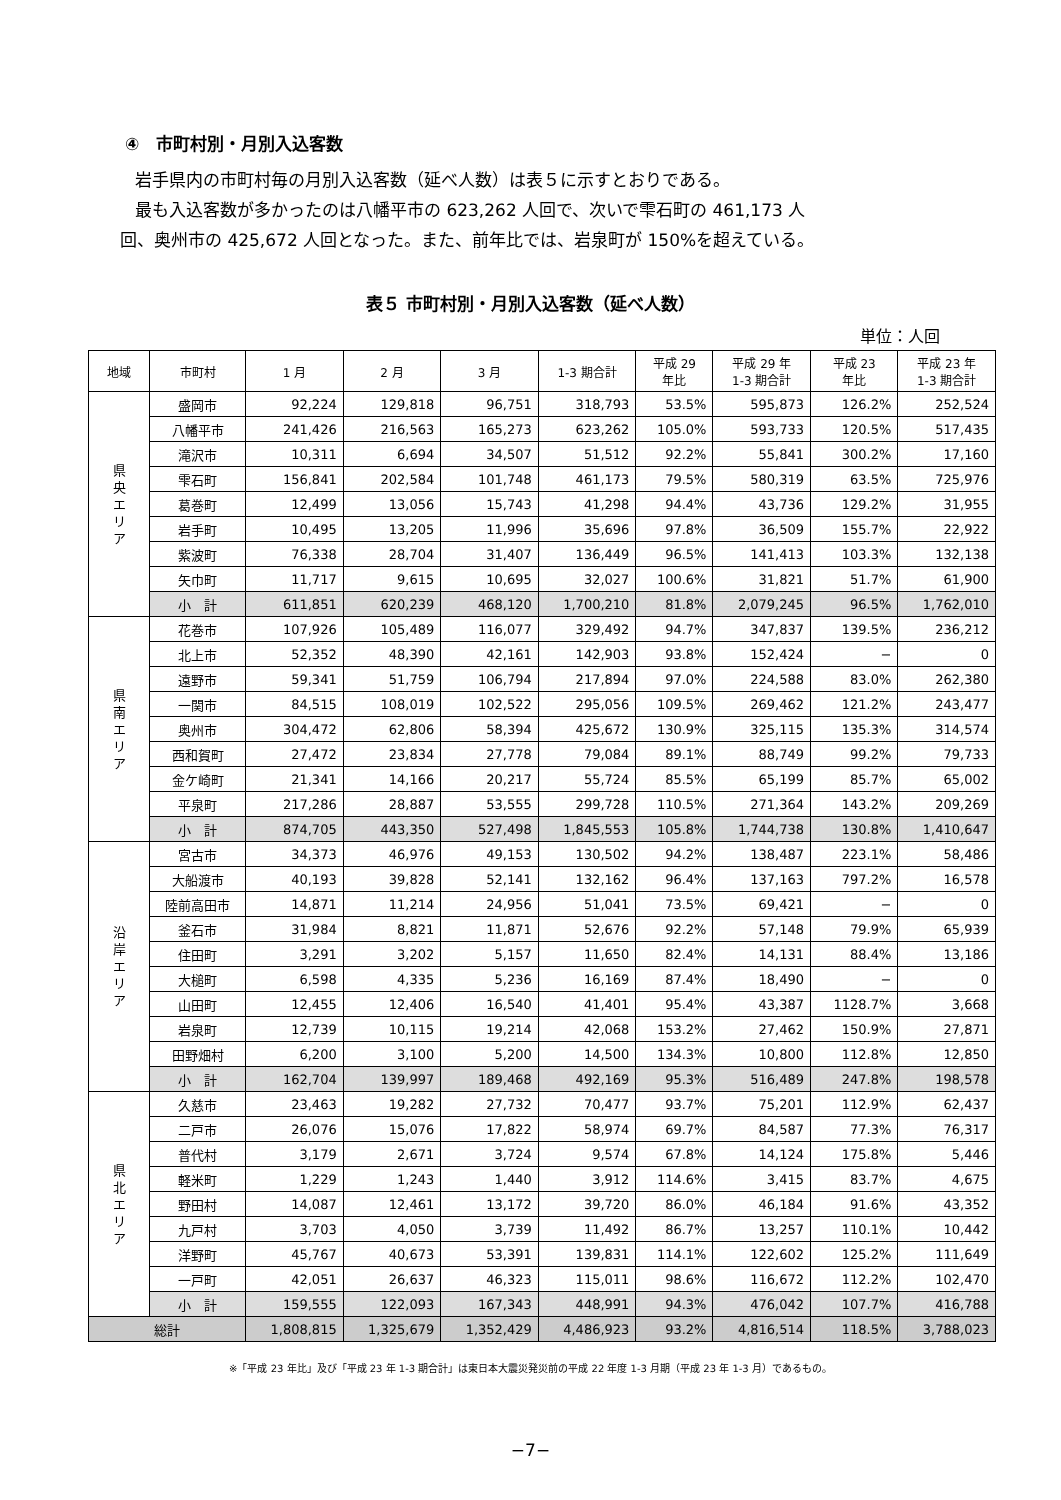④　市町村別・月別入込客数
岩手県内の市町村毎の月別入込客数（延べ人数）は表５に示すとおりである。
最も入込客数が多かったのは八幡平市の 623,262 人回で、次いで雫石町の 461,173 人
回、奥州市の 425,672 人回となった。また、前年比では、岩泉町が 150%を超えている。
表５ 市町村別・月別入込客数（延べ人数）
単位：人回
| 地域 | 市町村 | 1 月 | 2 月 | 3 月 | 1-3 期合計 | 平成 29 年比 | 平成 29 年 1-3 期合計 | 平成 23 年比 | 平成 23 年 1-3 期合計 |
| --- | --- | --- | --- | --- | --- | --- | --- | --- | --- |
| 県 央 エ リ ア | 盛岡市 | 92,224 | 129,818 | 96,751 | 318,793 | 53.5% | 595,873 | 126.2% | 252,524 |
| | 八幡平市 | 241,426 | 216,563 | 165,273 | 623,262 | 105.0% | 593,733 | 120.5% | 517,435 |
| | 滝沢市 | 10,311 | 6,694 | 34,507 | 51,512 | 92.2% | 55,841 | 300.2% | 17,160 |
| | 雫石町 | 156,841 | 202,584 | 101,748 | 461,173 | 79.5% | 580,319 | 63.5% | 725,976 |
| | 葛巻町 | 12,499 | 13,056 | 15,743 | 41,298 | 94.4% | 43,736 | 129.2% | 31,955 |
| | 岩手町 | 10,495 | 13,205 | 11,996 | 35,696 | 97.8% | 36,509 | 155.7% | 22,922 |
| | 紫波町 | 76,338 | 28,704 | 31,407 | 136,449 | 96.5% | 141,413 | 103.3% | 132,138 |
| | 矢巾町 | 11,717 | 9,615 | 10,695 | 32,027 | 100.6% | 31,821 | 51.7% | 61,900 |
| | 小 計 | 611,851 | 620,239 | 468,120 | 1,700,210 | 81.8% | 2,079,245 | 96.5% | 1,762,010 |
| 県 南 エ リ ア | 花巻市 | 107,926 | 105,489 | 116,077 | 329,492 | 94.7% | 347,837 | 139.5% | 236,212 |
| | 北上市 | 52,352 | 48,390 | 42,161 | 142,903 | 93.8% | 152,424 | − | 0 |
| | 遠野市 | 59,341 | 51,759 | 106,794 | 217,894 | 97.0% | 224,588 | 83.0% | 262,380 |
| | 一関市 | 84,515 | 108,019 | 102,522 | 295,056 | 109.5% | 269,462 | 121.2% | 243,477 |
| | 奥州市 | 304,472 | 62,806 | 58,394 | 425,672 | 130.9% | 325,115 | 135.3% | 314,574 |
| | 西和賀町 | 27,472 | 23,834 | 27,778 | 79,084 | 89.1% | 88,749 | 99.2% | 79,733 |
| | 金ケ崎町 | 21,341 | 14,166 | 20,217 | 55,724 | 85.5% | 65,199 | 85.7% | 65,002 |
| | 平泉町 | 217,286 | 28,887 | 53,555 | 299,728 | 110.5% | 271,364 | 143.2% | 209,269 |
| | 小 計 | 874,705 | 443,350 | 527,498 | 1,845,553 | 105.8% | 1,744,738 | 130.8% | 1,410,647 |
| 沿 岸 エ リ ア | 宮古市 | 34,373 | 46,976 | 49,153 | 130,502 | 94.2% | 138,487 | 223.1% | 58,486 |
| | 大船渡市 | 40,193 | 39,828 | 52,141 | 132,162 | 96.4% | 137,163 | 797.2% | 16,578 |
| | 陸前高田市 | 14,871 | 11,214 | 24,956 | 51,041 | 73.5% | 69,421 | − | 0 |
| | 釜石市 | 31,984 | 8,821 | 11,871 | 52,676 | 92.2% | 57,148 | 79.9% | 65,939 |
| | 住田町 | 3,291 | 3,202 | 5,157 | 11,650 | 82.4% | 14,131 | 88.4% | 13,186 |
| | 大槌町 | 6,598 | 4,335 | 5,236 | 16,169 | 87.4% | 18,490 | − | 0 |
| | 山田町 | 12,455 | 12,406 | 16,540 | 41,401 | 95.4% | 43,387 | 1128.7% | 3,668 |
| | 岩泉町 | 12,739 | 10,115 | 19,214 | 42,068 | 153.2% | 27,462 | 150.9% | 27,871 |
| | 田野畑村 | 6,200 | 3,100 | 5,200 | 14,500 | 134.3% | 10,800 | 112.8% | 12,850 |
| | 小 計 | 162,704 | 139,997 | 189,468 | 492,169 | 95.3% | 516,489 | 247.8% | 198,578 |
| 県 北 エ リ ア | 久慈市 | 23,463 | 19,282 | 27,732 | 70,477 | 93.7% | 75,201 | 112.9% | 62,437 |
| | 二戸市 | 26,076 | 15,076 | 17,822 | 58,974 | 69.7% | 84,587 | 77.3% | 76,317 |
| | 普代村 | 3,179 | 2,671 | 3,724 | 9,574 | 67.8% | 14,124 | 175.8% | 5,446 |
| | 軽米町 | 1,229 | 1,243 | 1,440 | 3,912 | 114.6% | 3,415 | 83.7% | 4,675 |
| | 野田村 | 14,087 | 12,461 | 13,172 | 39,720 | 86.0% | 46,184 | 91.6% | 43,352 |
| | 九戸村 | 3,703 | 4,050 | 3,739 | 11,492 | 86.7% | 13,257 | 110.1% | 10,442 |
| | 洋野町 | 45,767 | 40,673 | 53,391 | 139,831 | 114.1% | 122,602 | 125.2% | 111,649 |
| | 一戸町 | 42,051 | 26,637 | 46,323 | 115,011 | 98.6% | 116,672 | 112.2% | 102,470 |
| | 小 計 | 159,555 | 122,093 | 167,343 | 448,991 | 94.3% | 476,042 | 107.7% | 416,788 |
| 総計 | | 1,808,815 | 1,325,679 | 1,352,429 | 4,486,923 | 93.2% | 4,816,514 | 118.5% | 3,788,023 |
※「平成 23 年比」及び「平成 23 年 1-3 期合計」は東日本大震災発災前の平成 22 年度 1-3 月期（平成 23 年 1-3 月）であるもの。
−7−